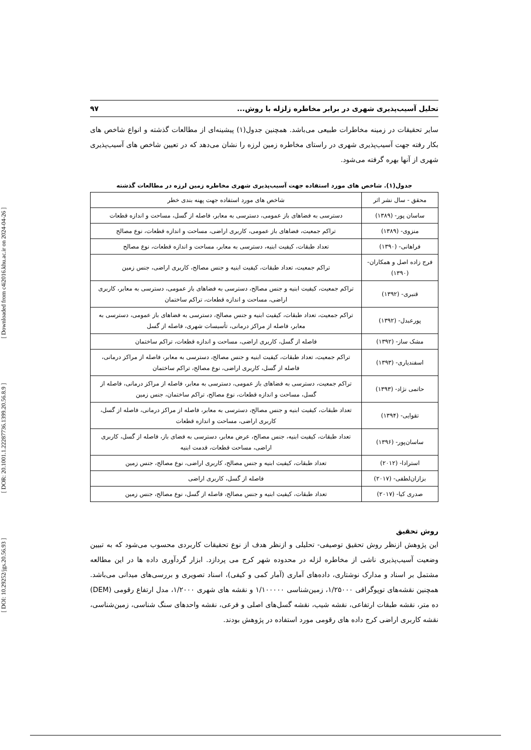[ DOI: 10.29252/jgs.20.56.93 ] [ DOR: 20.1001.1.22287736.1399.20.56.8.9 ] [ Downloaded from c4i2016.khu.ac.ir on 2024-04-26 ]
تحلیل آسیب‌پذیری شهری در برابر مخاطره زلزله با روش... ۹۷
سایر تحقیقات در زمینه مخاطرات طبیعی می‌باشد. همچنین جدول(۱) پیشینه‌ای از مطالعات گذشته و انواع شاخص های بکار رفته جهت آسیب‌پذیری شهری در راستای مخاطره زمین لرزه را نشان می‌دهد که در تعیین شاخص های آسیب‌پذیری شهری از آنها بهره گرفته می‌شود.
جدول(۱). شاخص های مورد استفاده جهت آسیب‌پذیری شهری مخاطره زمین لرزه در مطالعات گذشته
| محقق - سال نشر اثر | شاخص های مورد استفاده جهت پهنه بندی خطر |
| --- | --- |
| ساسان پور- (۱۳۸۹) | دسترسی به فضاهای باز عمومی، دسترسی به معابر، فاصله از گسل، مساحت و اندازه قطعات |
| منزوی- (۱۳۸۹) | تراکم جمعیت، فضاهای باز عمومی، کاربری اراضی، مساحت و اندازه قطعات، نوع مصالح |
| فراهانی- (۱۳۹۰) | تعداد طبقات، کیفیت ابنیه، دسترسی به معابر، مساحت و اندازه قطعات، نوع مصالح |
| فرج زاده اصل و همکاران- (۱۳۹۰) | تراکم جمعیت، تعداد طبقات، کیفیت ابنیه و جنس مصالح، کاربری اراضی، جنس زمین |
| قنبری- (۱۳۹۲) | تراکم جمعیت، کیفیت ابنیه و جنس مصالح، دسترسی به فضاهای باز عمومی، دسترسی به معابر، کاربری اراضی، مساحت و اندازه قطعات، تراکم ساختمان |
| پورعبدل- (۱۳۹۲) | تراکم جمعیت، تعداد طبقات، کیفیت ابنیه و جنس مصالح، دسترسی به فضاهای باز عمومی، دسترسی به معابر، فاصله از مراکز درمانی، تأسیسات شهری، فاصله از گسل |
| مشک ساز- (۱۳۹۲) | فاصله از گسل، کاربری اراضی، مساحت و اندازه قطعات، تراکم ساختمان |
| اسفندیاری- (۱۳۹۳) | تراکم جمعیت، تعداد طبقات، کیفیت ابنیه و جنس مصالح، دسترسی به معابر، فاصله از مراکز درمانی، فاصله از گسل، کاربری اراضی، نوع مصالح، تراکم ساختمان |
| حاتمی نژاد- (۱۳۹۳) | تراکم جمعیت، دسترسی به فضاهای باز عمومی، دسترسی به معابر، فاصله از مراکز درمانی، فاصله از گسل، مساحت و اندازه قطعات، نوع مصالح، تراکم ساختمان، جنس زمین |
| تقوایی- (۱۳۹۴) | تعداد طبقات، کیفیت ابنیه و جنس مصالح، دسترسی به معابر، فاصله از مراکز درمانی، فاصله از گسل، کاربری اراضی، مساحت و اندازه قطعات |
| ساسان‌پور- (۱۳۹۶) | تعداد طبقات، کیفیت ابنیه، جنس مصالح، عرض معابر، دسترسی به فضای باز، فاصله از گسل، کاربری اراضی، مساحت قطعات، قدمت ابنیه |
| استرادا- (۲۰۱۲) | تعداد طبقات، کیفیت ابنیه و جنس مصالح، کاربری اراضی، نوع مصالح، جنس زمین |
| بزازان‌لطفی- (۲۰۱۷) | فاصله از گسل، کاربری اراضی |
| صدری کیا- (۲۰۱۷) | تعداد طبقات، کیفیت ابنیه و جنس مصالح، فاصله از گسل، نوع مصالح، جنس زمین |
روش تحقیق
این پژوهش ازنظر روش تحقیق توصیفی- تحلیلی و ازنظر هدف از نوع تحقیقات کاربردی محسوب می‌شود که به تبیین وضعیت آسیب‌پذیری ناشی از مخاطره لزله در محدوده شهر کرج می پردازد. ابزار گردآوری داده ها در این مطالعه مشتمل بر اسناد و مدارک نوشتاری، داده‌های آماری (آمار کمی و کیفی)، اسناد تصویری و بررسی‌های میدانی می‌باشد. همچنین نقشه‌های توپوگرافی ۱/۲۵۰۰۰، زمین‌شناسی ۱/۱۰۰۰۰۰ و نقشه های شهری ۱/۲۰۰۰، مدل ارتفاع رقومی (DEM) ده متر، نقشه طبقات ارتفاعی، نقشه شیب، نقشه گسل‌های اصلی و فرعی، نقشه واحدهای سنگ شناسی، زمین‌شناسی، نقشه کاربری اراضی کرج داده های رقومی مورد استفاده در پژوهش بودند.